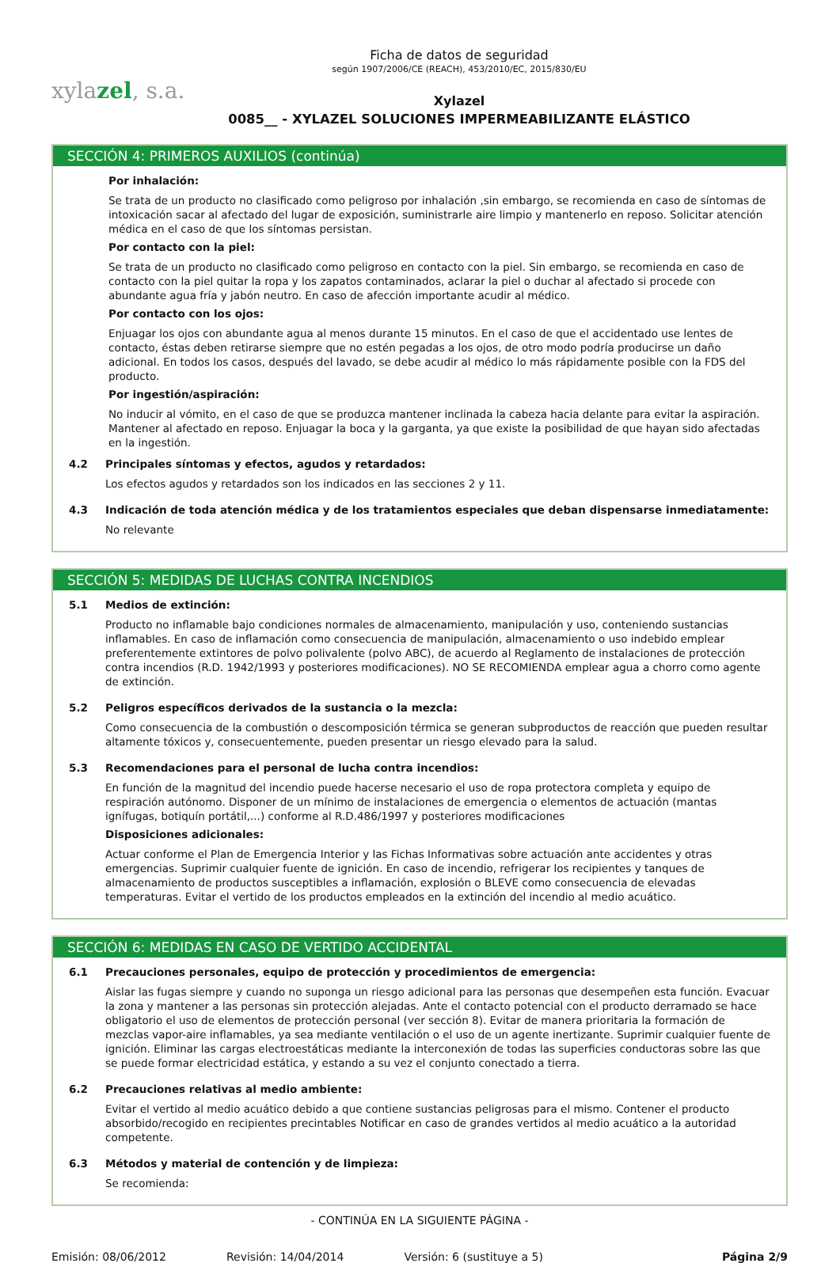xylazel, s.a.
Ficha de datos de seguridad
según 1907/2006/CE (REACH), 453/2010/EC, 2015/830/EU
Xylazel
0085__ - XYLAZEL SOLUCIONES IMPERMEABILIZANTE ELÁSTICO
SECCIÓN 4: PRIMEROS AUXILIOS (continúa)
Por inhalación:
Se trata de un producto no clasificado como peligroso por inhalación ,sin embargo, se recomienda en caso de síntomas de intoxicación sacar al afectado del lugar de exposición, suministrarle aire limpio y mantenerlo en reposo. Solicitar atención médica en el caso de que los síntomas persistan.
Por contacto con la piel:
Se trata de un producto no clasificado como peligroso en contacto con la piel. Sin embargo, se recomienda en caso de contacto con la piel quitar la ropa y los zapatos contaminados, aclarar la piel o duchar al afectado si procede con abundante agua fría y jabón neutro. En caso de afección importante acudir al médico.
Por contacto con los ojos:
Enjuagar los ojos con abundante agua al menos durante 15 minutos. En el caso de que el accidentado use lentes de contacto, éstas deben retirarse siempre que no estén pegadas a los ojos, de otro modo podría producirse un daño adicional. En todos los casos, después del lavado, se debe acudir al médico lo más rápidamente posible con la FDS del producto.
Por ingestión/aspiración:
No inducir al vómito, en el caso de que se produzca mantener inclinada la cabeza hacia delante para evitar la aspiración. Mantener al afectado en reposo. Enjuagar la boca y la garganta, ya que existe la posibilidad de que hayan sido afectadas en la ingestión.
4.2 Principales síntomas y efectos, agudos y retardados:
Los efectos agudos y retardados son los indicados en las secciones 2 y 11.
4.3 Indicación de toda atención médica y de los tratamientos especiales que deban dispensarse inmediatamente:
No relevante
SECCIÓN 5: MEDIDAS DE LUCHAS CONTRA INCENDIOS
5.1 Medios de extinción:
Producto no inflamable bajo condiciones normales de almacenamiento, manipulación y uso, conteniendo sustancias inflamables. En caso de inflamación como consecuencia de manipulación, almacenamiento o uso indebido emplear preferentemente extintores de polvo polivalente (polvo ABC), de acuerdo al Reglamento de instalaciones de protección contra incendios (R.D. 1942/1993 y posteriores modificaciones). NO SE RECOMIENDA emplear agua a chorro como agente de extinción.
5.2 Peligros específicos derivados de la sustancia o la mezcla:
Como consecuencia de la combustión o descomposición térmica se generan subproductos de reacción que pueden resultar altamente tóxicos y, consecuentemente, pueden presentar un riesgo elevado para la salud.
5.3 Recomendaciones para el personal de lucha contra incendios:
En función de la magnitud del incendio puede hacerse necesario el uso de ropa protectora completa y equipo de respiración autónomo. Disponer de un mínimo de instalaciones de emergencia o elementos de actuación (mantas ignífugas, botiquín portátil,...) conforme al R.D.486/1997 y posteriores modificaciones
Disposiciones adicionales:
Actuar conforme el Plan de Emergencia Interior y las Fichas Informativas sobre actuación ante accidentes y otras emergencias. Suprimir cualquier fuente de ignición. En caso de incendio, refrigerar los recipientes y tanques de almacenamiento de productos susceptibles a inflamación, explosión o BLEVE como consecuencia de elevadas temperaturas. Evitar el vertido de los productos empleados en la extinción del incendio al medio acuático.
SECCIÓN 6: MEDIDAS EN CASO DE VERTIDO ACCIDENTAL
6.1 Precauciones personales, equipo de protección y procedimientos de emergencia:
Aislar las fugas siempre y cuando no suponga un riesgo adicional para las personas que desempeñen esta función. Evacuar la zona y mantener a las personas sin protección alejadas. Ante el contacto potencial con el producto derramado se hace obligatorio el uso de elementos de protección personal (ver sección 8). Evitar de manera prioritaria la formación de mezclas vapor-aire inflamables, ya sea mediante ventilación o el uso de un agente inertizante. Suprimir cualquier fuente de ignición. Eliminar las cargas electroestáticas mediante la interconexión de todas las superficies conductoras sobre las que se puede formar electricidad estática, y estando a su vez el conjunto conectado a tierra.
6.2 Precauciones relativas al medio ambiente:
Evitar el vertido al medio acuático debido a que contiene sustancias peligrosas para el mismo. Contener el producto absorbido/recogido en recipientes precintables Notificar en caso de grandes vertidos al medio acuático a la autoridad competente.
6.3 Métodos y material de contención y de limpieza:
Se recomienda:
- CONTINÚA EN LA SIGUIENTE PÁGINA -
Emisión: 08/06/2012 Revisión: 14/04/2014 Versión: 6 (sustituye a 5) Página 2/9